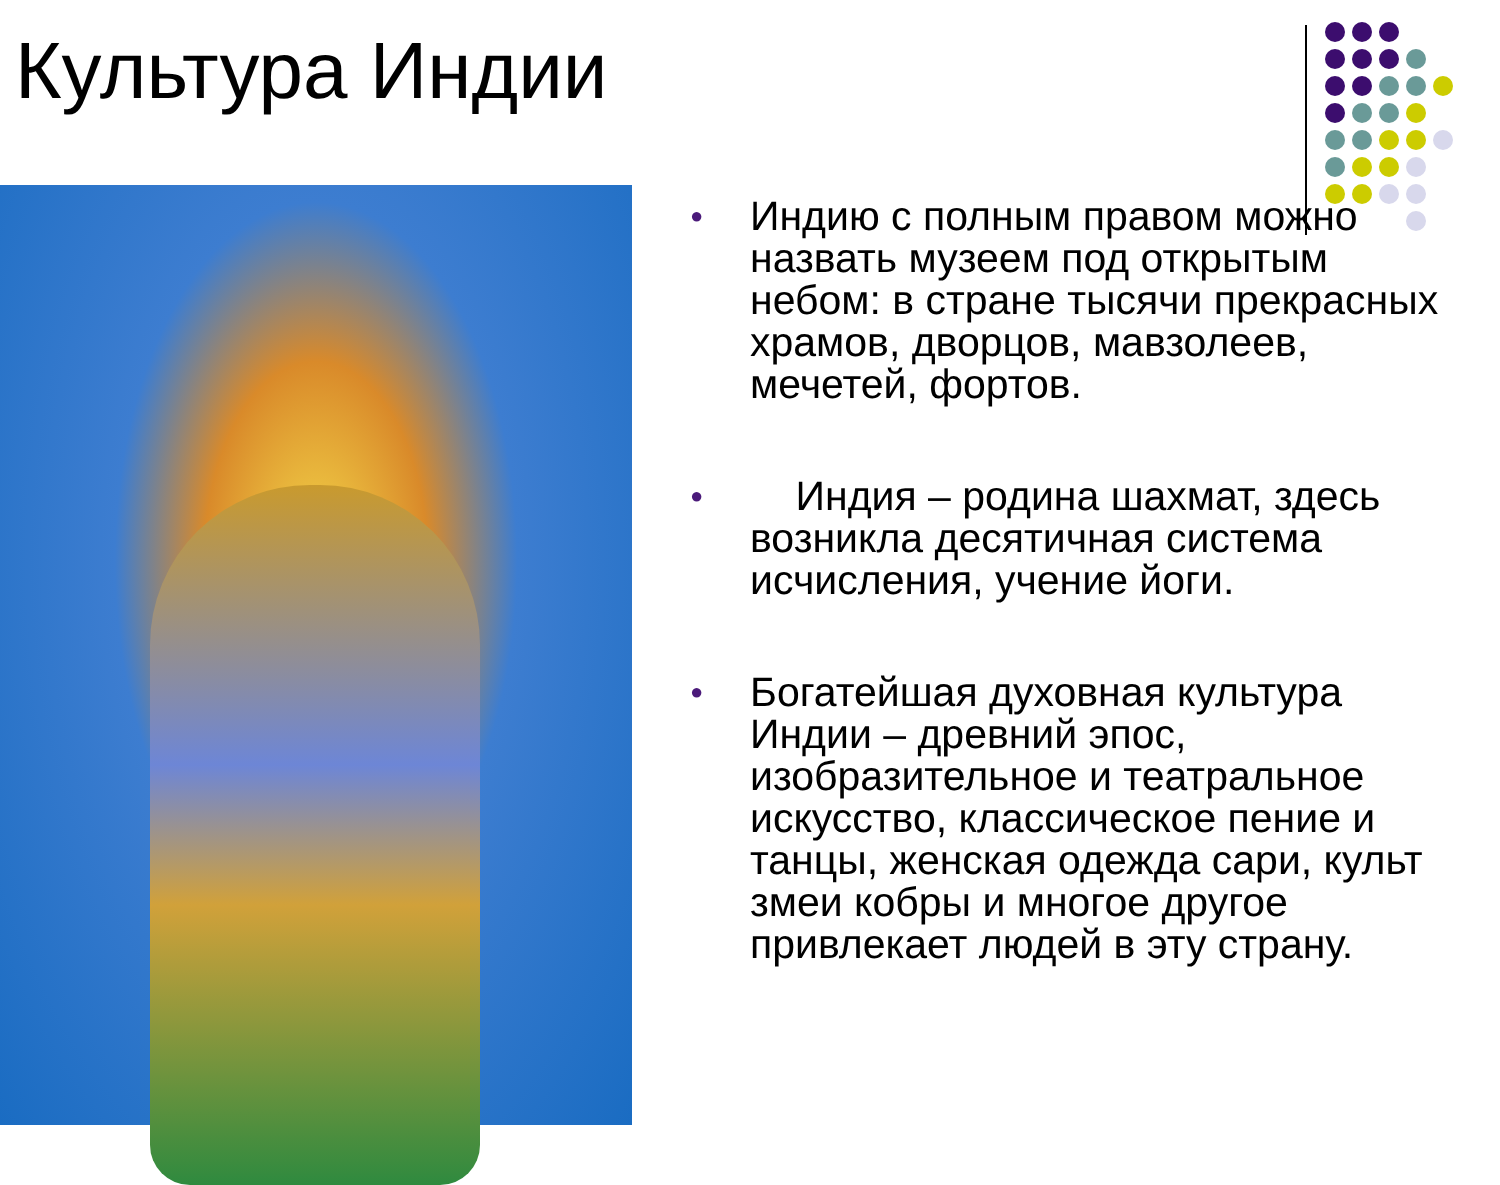Культура Индии
● Индию с полным правом можно назвать музеем под открытым небом: в стране тысячи прекрасных храмов, дворцов, мавзолеев, мечетей, фортов.
● Индия – родина шахмат, здесь возникла десятичная система исчисления, учение йоги.
● Богатейшая духовная культура Индии – древний эпос, изобразительное и театральное искусство, классическое пение и танцы, женская одежда сари, культ змеи кобры и многое другое привлекает людей в эту страну.